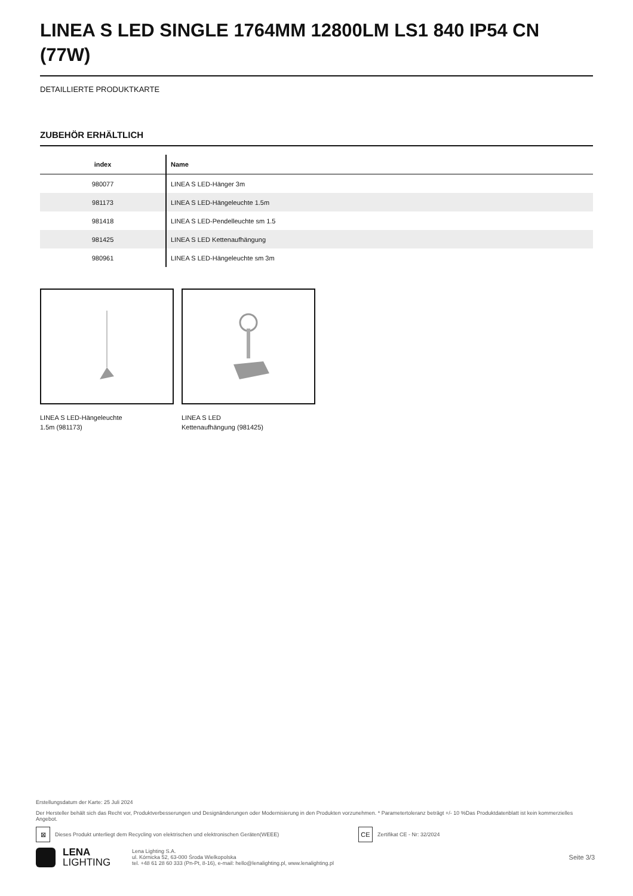LINEA S LED SINGLE 1764MM 12800LM LS1 840 IP54 CN (77W)
DETAILLIERTE PRODUKTKARTE
ZUBEHÖR ERHÄLTLICH
| index | Name |
| --- | --- |
| 980077 | LINEA S LED-Hänger 3m |
| 981173 | LINEA S LED-Hängeleuchte 1.5m |
| 981418 | LINEA S LED-Pendelleuchte sm 1.5 |
| 981425 | LINEA S LED Kettenaufhängung |
| 980961 | LINEA S LED-Hängeleuchte sm 3m |
LINEA S LED-Hängeleuchte
1.5m (981173)
LINEA S LED
Kettenaufhängung (981425)
Erstellungsdatum der Karte: 25 Juli 2024
Der Hersteller behält sich das Recht vor, Produktverbesserungen und Designänderungen oder Modernisierung in den Produkten vorzunehmen. * Parametertoleranz beträgt +/- 10 %Das Produktdatenblatt ist kein kommerzielles Angebot.
⊠ Dieses Produkt unterliegt dem Recycling von elektrischen und elektronischen Geräten(WEEE) CE Zertifikat CE - Nr: 32/2024
LENA
LIGHTING
Lena Lighting S.A.
ul. Kórnicka 52, 63-000 Środa Wielkopolska
tel. +48 61 28 60 333 (Pn-Pt, 8-16), e-mail: hello@lenalighting.pl, www.lenalighting.pl
Seite 3/3